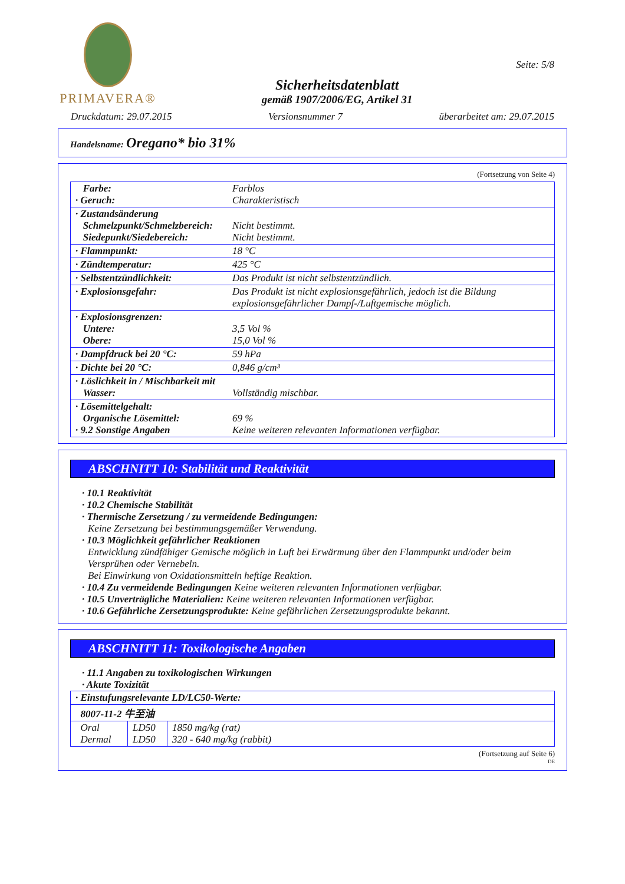PRIMAVERA®
Sicherheitsdatenblatt
gemäß 1907/2006/EG, Artikel 31
Seite: 5/8
Druckdatum: 29.07.2015 Versionsnummer 7 überarbeitet am: 29.07.2015
Handelsname: Oregano* bio 31%
(Fortsetzung von Seite 4)
| Farbe: · Geruch: | Farblos Charakteristisch |
| · Zustandsänderung Schmelzpunkt/Schmelzbereich: Siedepunkt/Siedebereich: | Nicht bestimmt. Nicht bestimmt. |
| · Flammpunkt: | 18 °C |
| · Zündtemperatur: | 425 °C |
| · Selbstentzündlichkeit: | Das Produkt ist nicht selbstentzündlich. |
| · Explosionsgefahr: | Das Produkt ist nicht explosionsgefährlich, jedoch ist die Bildung explosionsgefährlicher Dampf-/Luftgemische möglich. |
| · Explosionsgrenzen: Untere: Obere: | 3,5 Vol % 15,0 Vol % |
| · Dampfdruck bei 20 °C: | 59 hPa |
| · Dichte bei 20 °C: | 0,846 g/cm³ |
| · Löslichkeit in / Mischbarkeit mit Wasser: | Vollständig mischbar. |
| · Lösemittelgehalt: Organische Lösemittel: · 9.2 Sonstige Angaben | 69 % Keine weiteren relevanten Informationen verfügbar. |
ABSCHNITT 10: Stabilität und Reaktivität
· 10.1 Reaktivität
· 10.2 Chemische Stabilität
· Thermische Zersetzung / zu vermeidende Bedingungen:
Keine Zersetzung bei bestimmungsgemäßer Verwendung.
· 10.3 Möglichkeit gefährlicher Reaktionen
Entwicklung zündfähiger Gemische möglich in Luft bei Erwärmung über den Flammpunkt und/oder beim Versprühen oder Vernebeln.
Bei Einwirkung von Oxidationsmitteln heftige Reaktion.
· 10.4 Zu vermeidende Bedingungen Keine weiteren relevanten Informationen verfügbar.
· 10.5 Unverträgliche Materialien: Keine weiteren relevanten Informationen verfügbar.
· 10.6 Gefährliche Zersetzungsprodukte: Keine gefährlichen Zersetzungsprodukte bekannt.
ABSCHNITT 11: Toxikologische Angaben
· 11.1 Angaben zu toxikologischen Wirkungen
· Akute Toxizität
| · Einstufungsrelevante LD/LC50-Werte: | | |
| 8007-11-2 牛至油 | | |
| Oral Dermal | LD50 LD50 | 1850 mg/kg (rat) 320 - 640 mg/kg (rabbit) |
(Fortsetzung auf Seite 6)
DE